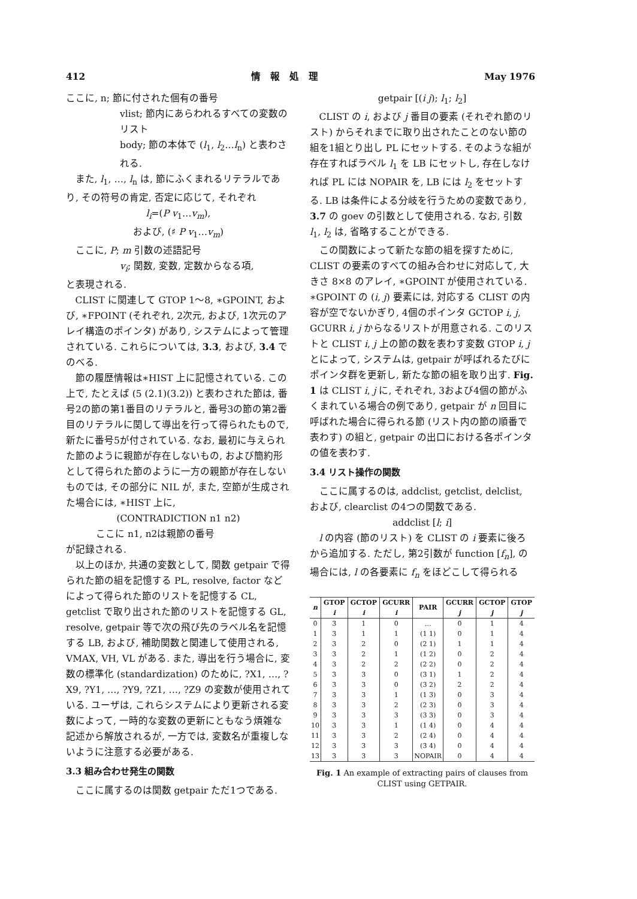412 情　報　処　理 May 1976
ここに, n; 節に付された個有の番号
vlist; 節内にあらわれるすべての変数のリスト
body; 節の本体で (l<sub>1</sub>, l<sub>2</sub>…l<sub>n</sub>) と表わされる.
また, l<sub>1</sub>, …, l<sub>n</sub> は, 節にふくまれるリテラルであり, その符号の肯定, 否定に応じて, それぞれ
l<sub>i</sub>=(P v<sub>1</sub>…v<sub>m</sub>),
および, (♯ P v<sub>1</sub>…v<sub>m</sub>)
ここに, P; m 引数の述語記号
v<sub>i</sub>; 関数, 変数, 定数からなる項,
と表現される.
CLIST に関連して GTOP 1〜8, ∗GPOINT, および, ∗FPOINT (それぞれ, 2次元, および, 1次元のアレイ構造のポインタ) があり, システムによって管理されている. これらについては, 3.3, および, 3.4 でのべる.
節の履歴情報は∗HIST 上に記憶されている. この上で, たとえば (5 (2.1)(3.2)) と表わされた節は, 番号2の節の第1番目のリテラルと, 番号3の節の第2番目のリテラルに関して導出を行って得られたもので, 新たに番号5が付されている. なお, 最初に与えられた節のように親節が存在しないもの, および簡約形として得られた節のように一方の親節が存在しないものでは, その部分に NIL が, また, 空節が生成された場合には, ∗HIST 上に,
(CONTRADICTION n1 n2)
ここに n1, n2は親節の番号
が記録される.
以上のほか, 共通の変数として, 関数 getpair で得られた節の組を記憶する PL, resolve, factor などによって得られた節のリストを記憶する CL, getclist で取り出された節のリストを記憶する GL, resolve, getpair 等で次の飛び先のラベル名を記憶する LB, および, 補助関数と関連して使用される, VMAX, VH, VL がある. また, 導出を行う場合に, 変数の標準化 (standardization) のために, ?X1, …, ?X9, ?Y1, …, ?Y9, ?Z1, …, ?Z9 の変数が使用されている. ユーザは, これらシステムにより更新される変数によって, 一時的な変数の更新にともなう煩雑な記述から解放されるが, 一方では, 変数名が重複しないように注意する必要がある.
3.3 組み合わせ発生の関数
ここに属するのは関数 getpair ただ1つである.
getpair [(i j); l<sub>1</sub>; l<sub>2</sub>]
CLIST の i, および j 番目の要素 (それぞれ節のリスト) からそれまでに取り出されたことのない節の組を1組とり出し PL にセットする. そのような組が存在すればラベル l<sub>1</sub> を LB にセットし, 存在しなければ PL には NOPAIR を, LB には l<sub>2</sub> をセットする. LB は条件による分岐を行うための変数であり, 3.7 の goev の引数として使用される. なお, 引数 l<sub>1</sub>, l<sub>2</sub> は, 省略することができる.
この関数によって新たな節の組を探すために, CLIST の要素のすべての組み合わせに対応して, 大きさ 8×8 のアレイ, ∗GPOINT が使用されている. ∗GPOINT の (i, j) 要素には, 対応する CLIST の内容が空でないかぎり, 4個のポインタ GCTOP i, j, GCURR i, j からなるリストが用意される. このリストと CLIST i, j 上の節の数を表わす変数 GTOP i, j とによって, システムは, getpair が呼ばれるたびにポインタ群を更新し, 新たな節の組を取り出す. Fig. 1 は CLIST i, j に, それぞれ, 3および4個の節がふくまれている場合の例であり, getpair が n 回目に呼ばれた場合に得られる節 (リスト内の節の順番で表わす) の組と, getpair の出口における各ポインタの値を表わす.
3.4 リスト操作の関数
ここに属するのは, addclist, getclist, delclist, および, clearclist の4つの関数である.
addclist [l; i]
l の内容 (節のリスト) を CLIST の i 要素に後ろから追加する. ただし, 第2引数が function [f<sub>n</sub>], の場合には, l の各要素に f<sub>n</sub> をほどこして得られる
| n | GTOP i | GCTOP i | GCURR i | PAIR | GCURR j | GCTOP j | GTOP j |
| --- | --- | --- | --- | --- | --- | --- | --- |
| 0 | 3 | 1 | 0 | … | 0 | 1 | 4 |
| 1 | 3 | 1 | 1 | (1 1) | 0 | 1 | 4 |
| 2 | 3 | 2 | 0 | (2 1) | 1 | 1 | 4 |
| 3 | 3 | 2 | 1 | (1 2) | 0 | 2 | 4 |
| 4 | 3 | 2 | 2 | (2 2) | 0 | 2 | 4 |
| 5 | 3 | 3 | 0 | (3 1) | 1 | 2 | 4 |
| 6 | 3 | 3 | 0 | (3 2) | 2 | 2 | 4 |
| 7 | 3 | 3 | 1 | (1 3) | 0 | 3 | 4 |
| 8 | 3 | 3 | 2 | (2 3) | 0 | 3 | 4 |
| 9 | 3 | 3 | 3 | (3 3) | 0 | 3 | 4 |
| 10 | 3 | 3 | 1 | (1 4) | 0 | 4 | 4 |
| 11 | 3 | 3 | 2 | (2 4) | 0 | 4 | 4 |
| 12 | 3 | 3 | 3 | (3 4) | 0 | 4 | 4 |
| 13 | 3 | 3 | 3 | NOPAIR | 0 | 4 | 4 |
Fig. 1 An example of extracting pairs of clauses from CLIST using GETPAIR.